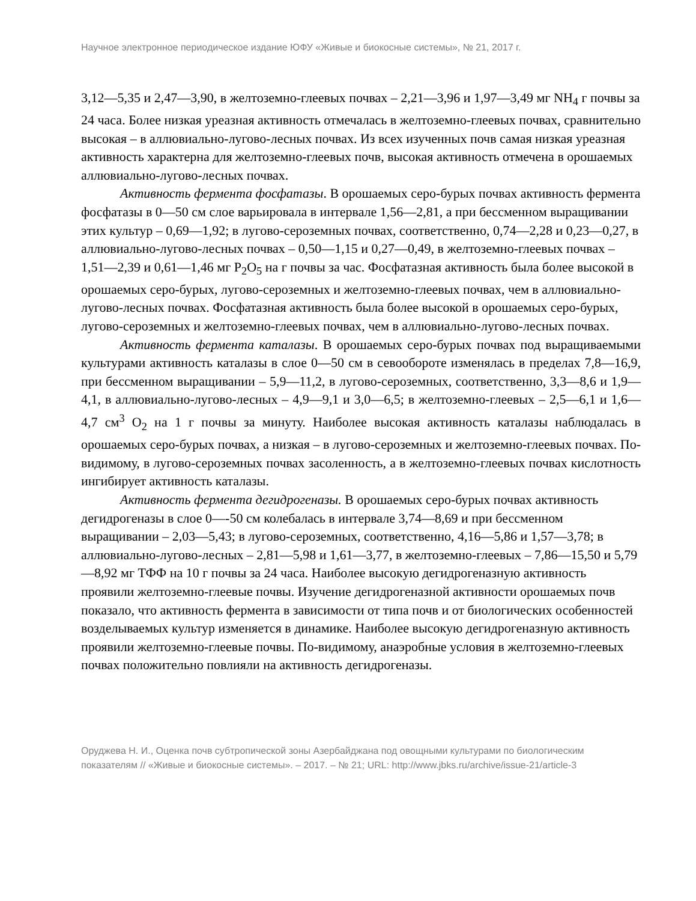Научное электронное периодическое издание ЮФУ «Живые и биокосные системы», № 21, 2017 г.
3,12—5,35 и 2,47—3,90, в желтоземно-глеевых почвах – 2,21—3,96 и 1,97—3,49 мг NH<sub>4</sub> г почвы за 24 часа. Более низкая уреазная активность отмечалась в желтоземно-глеевых почвах, сравнительно высокая – в аллювиально-лугово-лесных почвах. Из всех изученных почв самая низкая уреазная активность характерна для желтоземно-глеевых почв, высокая активность отмечена в орошаемых аллювиально-лугово-лесных почвах.
Активность фермента фосфатазы. В орошаемых серо-бурых почвах активность фермента фосфатазы в 0—50 см слое варьировала в интервале 1,56—2,81, а при бессменном выращивании этих культур – 0,69—1,92; в лугово-сероземных почвах, соответственно, 0,74—2,28 и 0,23—0,27, в аллювиально-лугово-лесных почвах – 0,50—1,15 и 0,27—0,49, в желтоземно-глеевых почвах – 1,51—2,39 и 0,61—1,46 мг P<sub>2</sub>O<sub>5</sub> на г почвы за час. Фосфатазная активность была более высокой в орошаемых серо-бурых, лугово-сероземных и желтоземно-глеевых почвах, чем в аллювиально-лугово-лесных почвах. Фосфатазная активность была более высокой в орошаемых серо-бурых, лугово-сероземных и желтоземно-глеевых почвах, чем в аллювиально-лугово-лесных почвах.
Активность фермента каталазы. В орошаемых серо-бурых почвах под выращиваемыми культурами активность каталазы в слое 0—50 см в севообороте изменялась в пределах 7,8—16,9, при бессменном выращивании – 5,9—11,2, в лугово-сероземных, соответственно, 3,3—8,6 и 1,9—4,1, в аллювиально-лугово-лесных – 4,9—9,1 и 3,0—6,5; в желтоземно-глеевых – 2,5—6,1 и 1,6—4,7 см<sup>3</sup> O<sub>2</sub> на 1 г почвы за минуту. Наиболее высокая активность каталазы наблюдалась в орошаемых серо-бурых почвах, а низкая – в лугово-сероземных и желтоземно-глеевых почвах. По-видимому, в лугово-сероземных почвах засоленность, а в желтоземно-глеевых почвах кислотность ингибирует активность каталазы.
Активность фермента дегидрогеназы. В орошаемых серо-бурых почвах активность дегидрогеназы в слое 0—-50 см колебалась в интервале 3,74—8,69 и при бессменном выращивании – 2,03—5,43; в лугово-сероземных, соответственно, 4,16—5,86 и 1,57—3,78; в аллювиально-лугово-лесных – 2,81—5,98 и 1,61—3,77, в желтоземно-глеевых – 7,86—15,50 и 5,79—8,92 мг ТФФ на 10 г почвы за 24 часа. Наиболее высокую дегидрогеназную активность проявили желтоземно-глеевые почвы. Изучение дегидрогеназной активности орошаемых почв показало, что активность фермента в зависимости от типа почв и от биологических особенностей возделываемых культур изменяется в динамике. Наиболее высокую дегидрогеназную активность проявили желтоземно-глеевые почвы. По-видимому, анаэробные условия в желтоземно-глеевых почвах положительно повлияли на активность дегидрогеназы.
Оруджева Н. И., Оценка почв субтропической зоны Азербайджана под овощными культурами по биологическим показателям // «Живые и биокосные системы». – 2017. – № 21; URL: http://www.jbks.ru/archive/issue-21/article-3